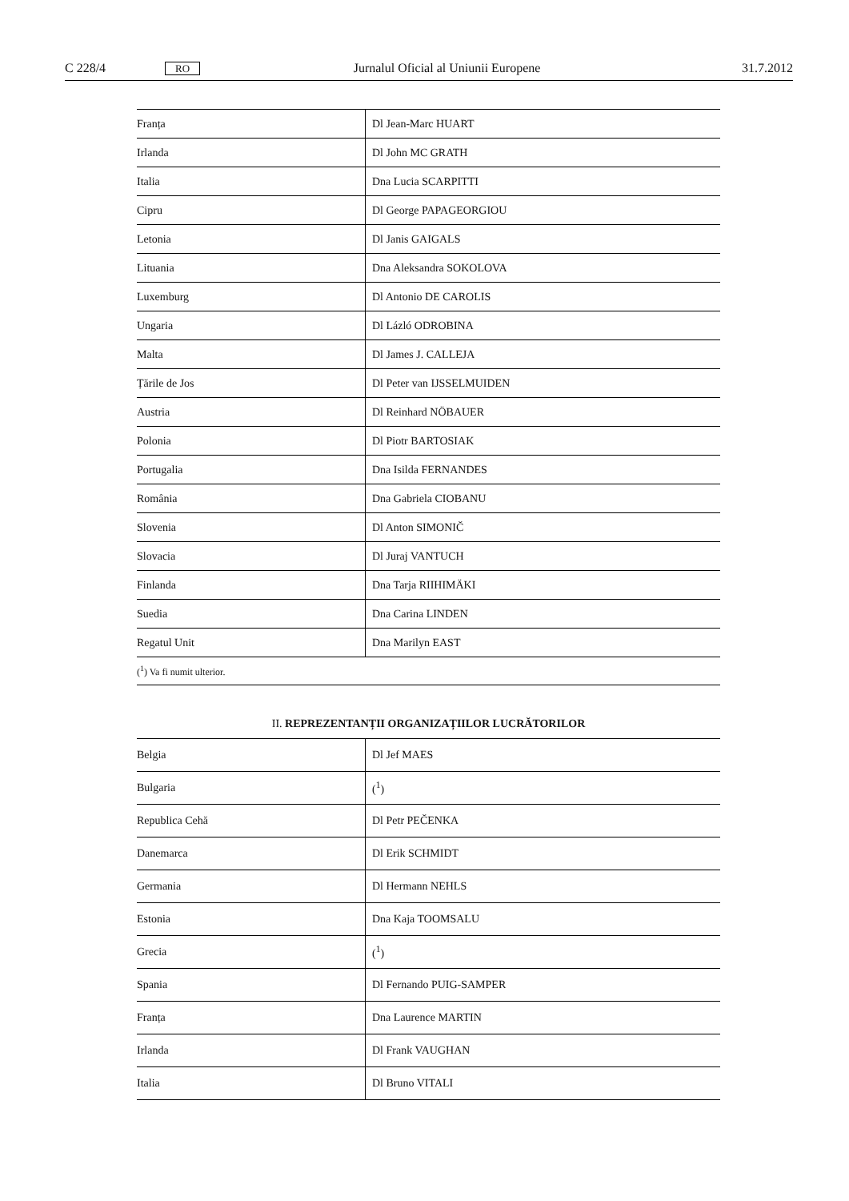C 228/4 RO Jurnalul Oficial al Uniunii Europene 31.7.2012
| Franța | Dl Jean-Marc HUART |
| Irlanda | Dl John MC GRATH |
| Italia | Dna Lucia SCARPITTI |
| Cipru | Dl George PAPAGEORGIOU |
| Letonia | Dl Janis GAIGALS |
| Lituania | Dna Aleksandra SOKOLOVA |
| Luxemburg | Dl Antonio DE CAROLIS |
| Ungaria | Dl Lázló ODROBINA |
| Malta | Dl James J. CALLEJA |
| Țările de Jos | Dl Peter van IJSSELMUIDEN |
| Austria | Dl Reinhard NÖBAUER |
| Polonia | Dl Piotr BARTOSIAK |
| Portugalia | Dna Isilda FERNANDES |
| România | Dna Gabriela CIOBANU |
| Slovenia | Dl Anton SIMONIČ |
| Slovacia | Dl Juraj VANTUCH |
| Finlanda | Dna Tarja RIIHIMÄKI |
| Suedia | Dna Carina LINDEN |
| Regatul Unit | Dna Marilyn EAST |
(<sup>1</sup>) Va fi numit ulterior.
II. REPREZENTANȚII ORGANIZAȚIILOR LUCRĂTORILOR
| Belgia | Dl Jef MAES |
| Bulgaria | (<sup>1</sup>) |
| Republica Cehă | Dl Petr PEČENKA |
| Danemarca | Dl Erik SCHMIDT |
| Germania | Dl Hermann NEHLS |
| Estonia | Dna Kaja TOOMSALU |
| Grecia | (<sup>1</sup>) |
| Spania | Dl Fernando PUIG-SAMPER |
| Franța | Dna Laurence MARTIN |
| Irlanda | Dl Frank VAUGHAN |
| Italia | Dl Bruno VITALI |